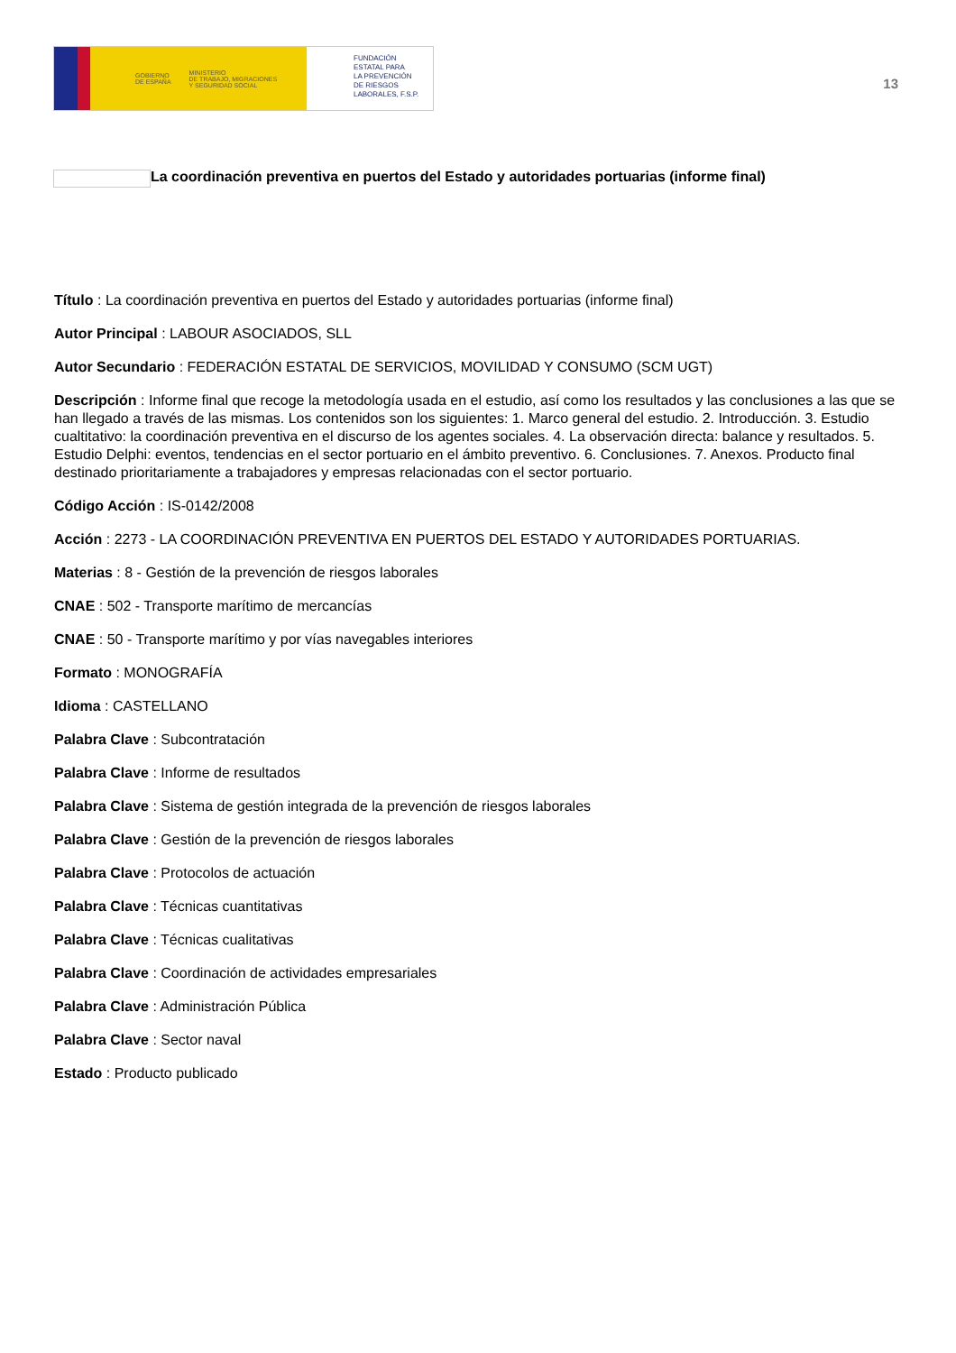GOBIERNO
DE ESPAÑA MINISTERIO
DE TRABAJO, MIGRACIONES
Y SEGURIDAD SOCIAL
FUNDACIÓN
ESTATAL PARA
LA PREVENCIÓN
DE RIESGOS
LABORALES, F.S.P.
13
La coordinación preventiva en puertos del Estado y autoridades portuarias (informe final)
Título : La coordinación preventiva en puertos del Estado y autoridades portuarias (informe final)
Autor Principal : LABOUR ASOCIADOS, SLL
Autor Secundario : FEDERACIÓN ESTATAL DE SERVICIOS, MOVILIDAD Y CONSUMO (SCM UGT)
Descripción : Informe final que recoge la metodología usada en el estudio, así como los resultados y las conclusiones a las que se han llegado a través de las mismas. Los contenidos son los siguientes: 1. Marco general del estudio. 2. Introducción. 3. Estudio cualtitativo: la coordinación preventiva en el discurso de los agentes sociales. 4. La observación directa: balance y resultados. 5. Estudio Delphi: eventos, tendencias en el sector portuario en el ámbito preventivo. 6. Conclusiones. 7. Anexos. Producto final destinado prioritariamente a trabajadores y empresas relacionadas con el sector portuario.
Código Acción : IS-0142/2008
Acción : 2273 - LA COORDINACIÓN PREVENTIVA EN PUERTOS DEL ESTADO Y AUTORIDADES PORTUARIAS.
Materias : 8 - Gestión de la prevención de riesgos laborales
CNAE : 502 - Transporte marítimo de mercancías
CNAE : 50 - Transporte marítimo y por vías navegables interiores
Formato : MONOGRAFÍA
Idioma : CASTELLANO
Palabra Clave : Subcontratación
Palabra Clave : Informe de resultados
Palabra Clave : Sistema de gestión integrada de la prevención de riesgos laborales
Palabra Clave : Gestión de la prevención de riesgos laborales
Palabra Clave : Protocolos de actuación
Palabra Clave : Técnicas cuantitativas
Palabra Clave : Técnicas cualitativas
Palabra Clave : Coordinación de actividades empresariales
Palabra Clave : Administración Pública
Palabra Clave : Sector naval
Estado : Producto publicado